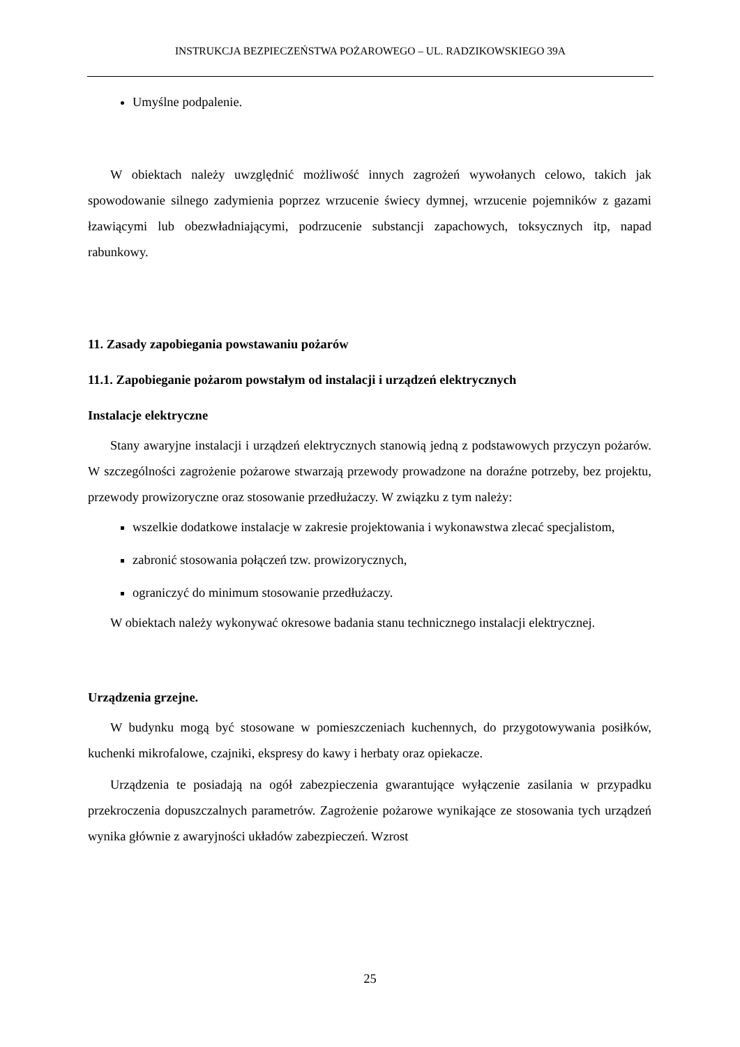INSTRUKCJA BEZPIECZEŃSTWA POŻAROWEGO – UL. RADZIKOWSKIEGO 39A
Umyślne podpalenie.
W obiektach należy uwzględnić możliwość innych zagrożeń wywołanych celowo, takich jak spowodowanie silnego zadymienia poprzez wrzucenie świecy dymnej, wrzucenie pojemników z gazami łzawiącymi lub obezwładniającymi, podrzucenie substancji zapachowych, toksycznych itp, napad rabunkowy.
11. Zasady zapobiegania powstawaniu pożarów
11.1. Zapobieganie pożarom powstałym od instalacji i urządzeń elektrycznych
Instalacje elektryczne
Stany awaryjne instalacji i urządzeń elektrycznych stanowią jedną z podstawowych przyczyn pożarów. W szczególności zagrożenie pożarowe stwarzają przewody prowadzone na doraźne potrzeby, bez projektu, przewody prowizoryczne oraz stosowanie przedłużaczy. W związku z tym należy:
wszelkie dodatkowe instalacje w zakresie projektowania i wykonawstwa zlecać specjalistom,
zabronić stosowania połączeń tzw. prowizorycznych,
ograniczyć do minimum stosowanie przedłużaczy.
W obiektach należy wykonywać okresowe badania stanu technicznego instalacji elektrycznej.
Urządzenia grzejne.
W budynku mogą być stosowane w pomieszczeniach kuchennych, do przygotowywania posiłków, kuchenki mikrofalowe, czajniki, ekspresy do kawy i herbaty oraz opiekacze.
Urządzenia te posiadają na ogół zabezpieczenia gwarantujące wyłączenie zasilania w przypadku przekroczenia dopuszczalnych parametrów. Zagrożenie pożarowe wynikające ze stosowania tych urządzeń wynika głównie z awaryjności układów zabezpieczeń. Wzrost
25